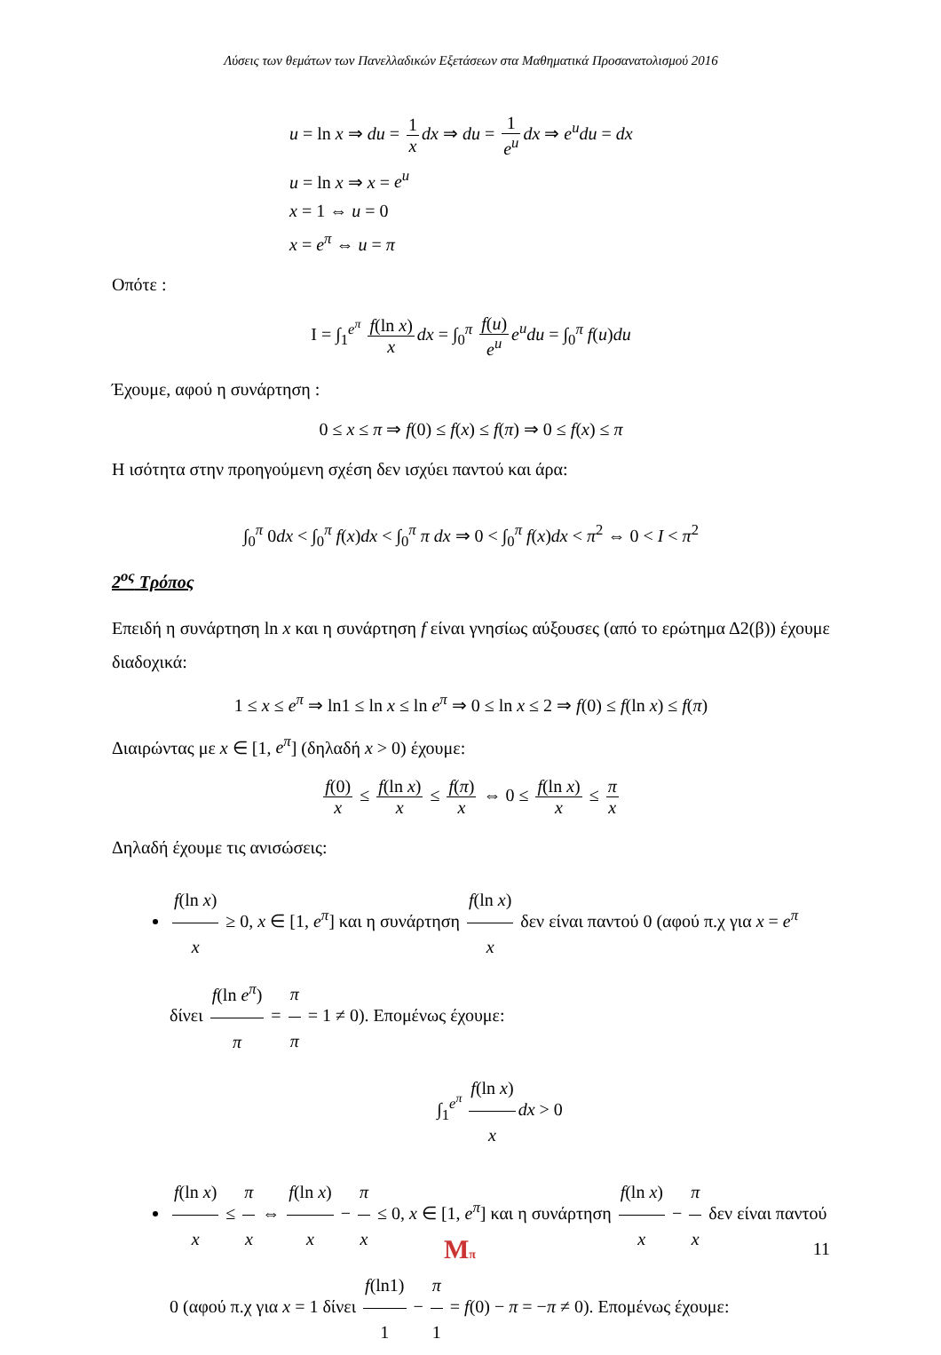Λύσεις των θεμάτων των Πανελλαδικών Εξετάσεων στα Μαθηματικά Προσανατολισμού 2016
u = ln x ⇒ du = 1 x dx ⇒ du = 1 e<sup>u</sup> dx ⇒ e<sup>u</sup>du = dx
u = ln x ⇒ x = e<sup>u</sup>
x = 1 ⇔ u = 0
x = e<sup>π</sup> ⇔ u = π
Οπότε :
I = ∫<sub>1</sub><sup>e<sup>π</sup></sup> f(ln x) x dx = ∫<sub>0</sub><sup>π</sup> f(u) e<sup>u</sup> e<sup>u</sup>du = ∫<sub>0</sub><sup>π</sup> f(u)du
Έχουμε, αφού η συνάρτηση :
0 ≤ x ≤ π ⇒ f(0) ≤ f(x) ≤ f(π) ⇒ 0 ≤ f(x) ≤ π
Η ισότητα στην προηγούμενη σχέση δεν ισχύει παντού και άρα:
∫<sub>0</sub><sup>π</sup> 0dx < ∫<sub>0</sub><sup>π</sup> f(x)dx < ∫<sub>0</sub><sup>π</sup> π dx ⇒ 0 < ∫<sub>0</sub><sup>π</sup> f(x)dx < π<sup>2</sup> ⇔ 0 < I < π<sup>2</sup>
2<sup>ος</sup> Τρόπος
Επειδή η συνάρτηση ln x και η συνάρτηση f είναι γνησίως αύξουσες (από το ερώτημα Δ2(β)) έχουμε διαδοχικά:
1 ≤ x ≤ e<sup>π</sup> ⇒ ln1 ≤ ln x ≤ ln e<sup>π</sup> ⇒ 0 ≤ ln x ≤ 2 ⇒ f(0) ≤ f(ln x) ≤ f(π)
Διαιρώντας με x ∈ [1, e<sup>π</sup>] (δηλαδή x > 0) έχουμε:
f(0) x ≤ f(ln x) x ≤ f(π) x ⇔ 0 ≤ f(ln x) x ≤ π x
Δηλαδή έχουμε τις ανισώσεις:
f(ln x) x ≥ 0, x ∈ [1, e<sup>π</sup>] και η συνάρτηση f(ln x) x δεν είναι παντού 0 (αφού π.χ για x = e<sup>π</sup> δίνει f(ln e<sup>π</sup>) π = π π = 1 ≠ 0). Επομένως έχουμε:
∫<sub>1</sub><sup>e<sup>π</sup></sup> f(ln x) x dx > 0
f(ln x) x ≤ π x ⇔ f(ln x) x − π x ≤ 0, x ∈ [1, e<sup>π</sup>] και η συνάρτηση f(ln x) x − π x δεν είναι παντού 0 (αφού π.χ για x = 1 δίνει f(ln1) 1 − π 1 = f(0) − π = −π ≠ 0). Επομένως έχουμε:
Mπ 11